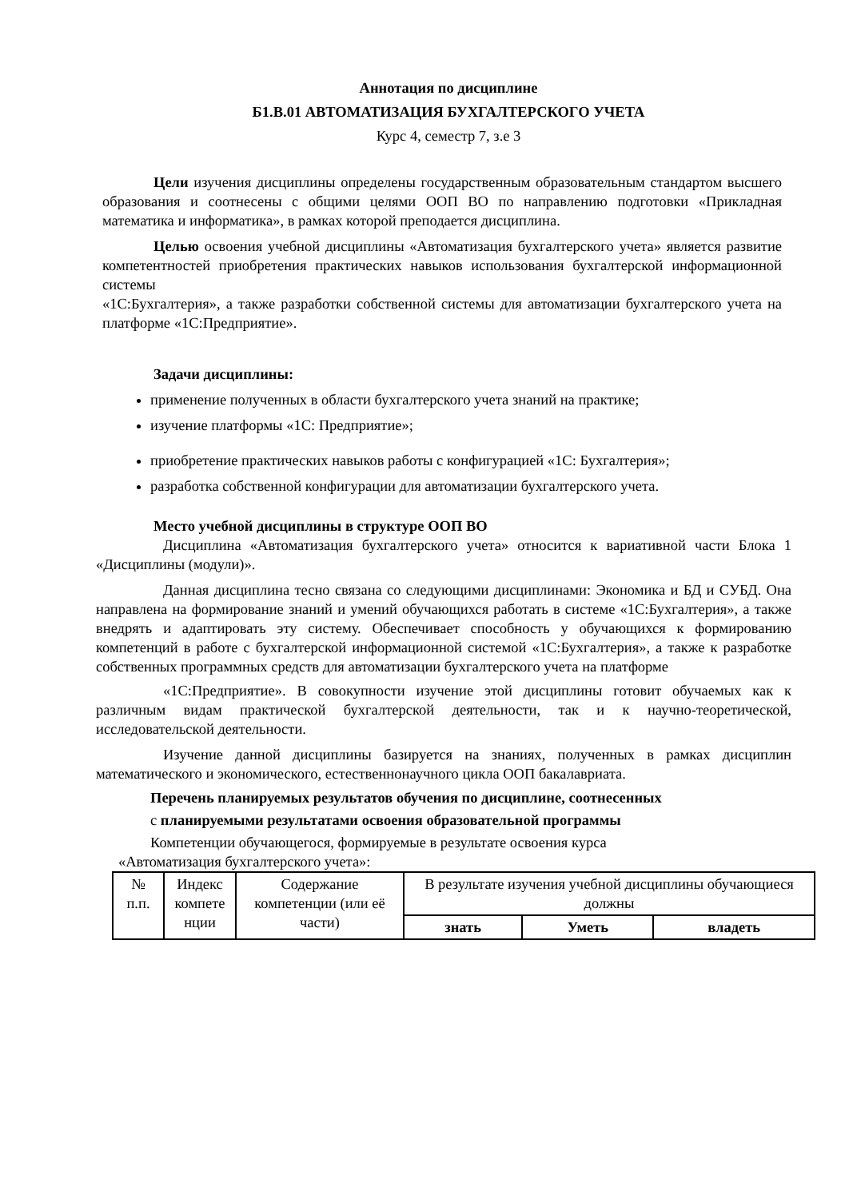Аннотация по дисциплине
Б1.В.01 АВТОМАТИЗАЦИЯ БУХГАЛТЕРСКОГО УЧЕТА
Курс 4, семестр 7, з.е 3
Цели изучения дисциплины определены государственным образовательным стандартом высшего образования и соотнесены с общими целями ООП ВО по направлению подготовки «Прикладная математика и информатика», в рамках которой преподается дисциплина.
Целью освоения учебной дисциплины «Автоматизация бухгалтерского учета» является развитие компетентностей приобретения практических навыков использования бухгалтерской информационной системы
«1С:Бухгалтерия», а также разработки собственной системы для автоматизации бухгалтерского учета на платформе «1С:Предприятие».
Задачи дисциплины:
применение полученных в области бухгалтерского учета знаний на практике;
изучение платформы «1С: Предприятие»;
приобретение практических навыков работы с конфигурацией «1С: Бухгалтерия»;
разработка собственной конфигурации для автоматизации бухгалтерского учета.
Место учебной дисциплины в структуре ООП ВО
Дисциплина «Автоматизация бухгалтерского учета» относится к вариативной части Блока 1 «Дисциплины (модули)».
Данная дисциплина тесно связана со следующими дисциплинами: Экономика и БД и СУБД. Она направлена на формирование знаний и умений обучающихся работать в системе «1С:Бухгалтерия», а также внедрять и адаптировать эту систему. Обеспечивает способность у обучающихся к формированию компетенций в работе с бухгалтерской информационной системой «1С:Бухгалтерия», а также к разработке собственных программных средств для автоматизации бухгалтерского учета на платформе
«1С:Предприятие». В совокупности изучение этой дисциплины готовит обучаемых как к различным видам практической бухгалтерской деятельности, так и к научно-теоретической, исследовательской деятельности.
Изучение данной дисциплины базируется на знаниях, полученных в рамках дисциплин математического и экономического, естественнонаучного цикла ООП бакалавриата.
Перечень планируемых результатов обучения по дисциплине, соотнесенных
с планируемыми результатами освоения образовательной программы
Компетенции обучающегося, формируемые в результате освоения курса
«Автоматизация бухгалтерского учета»:
| № п.п. | Индекс компете нции | Содержание компетенции (или её части) | В результате изучения учебной дисциплины обучающиеся должны | | |
| | | | знать | Уметь | владеть |